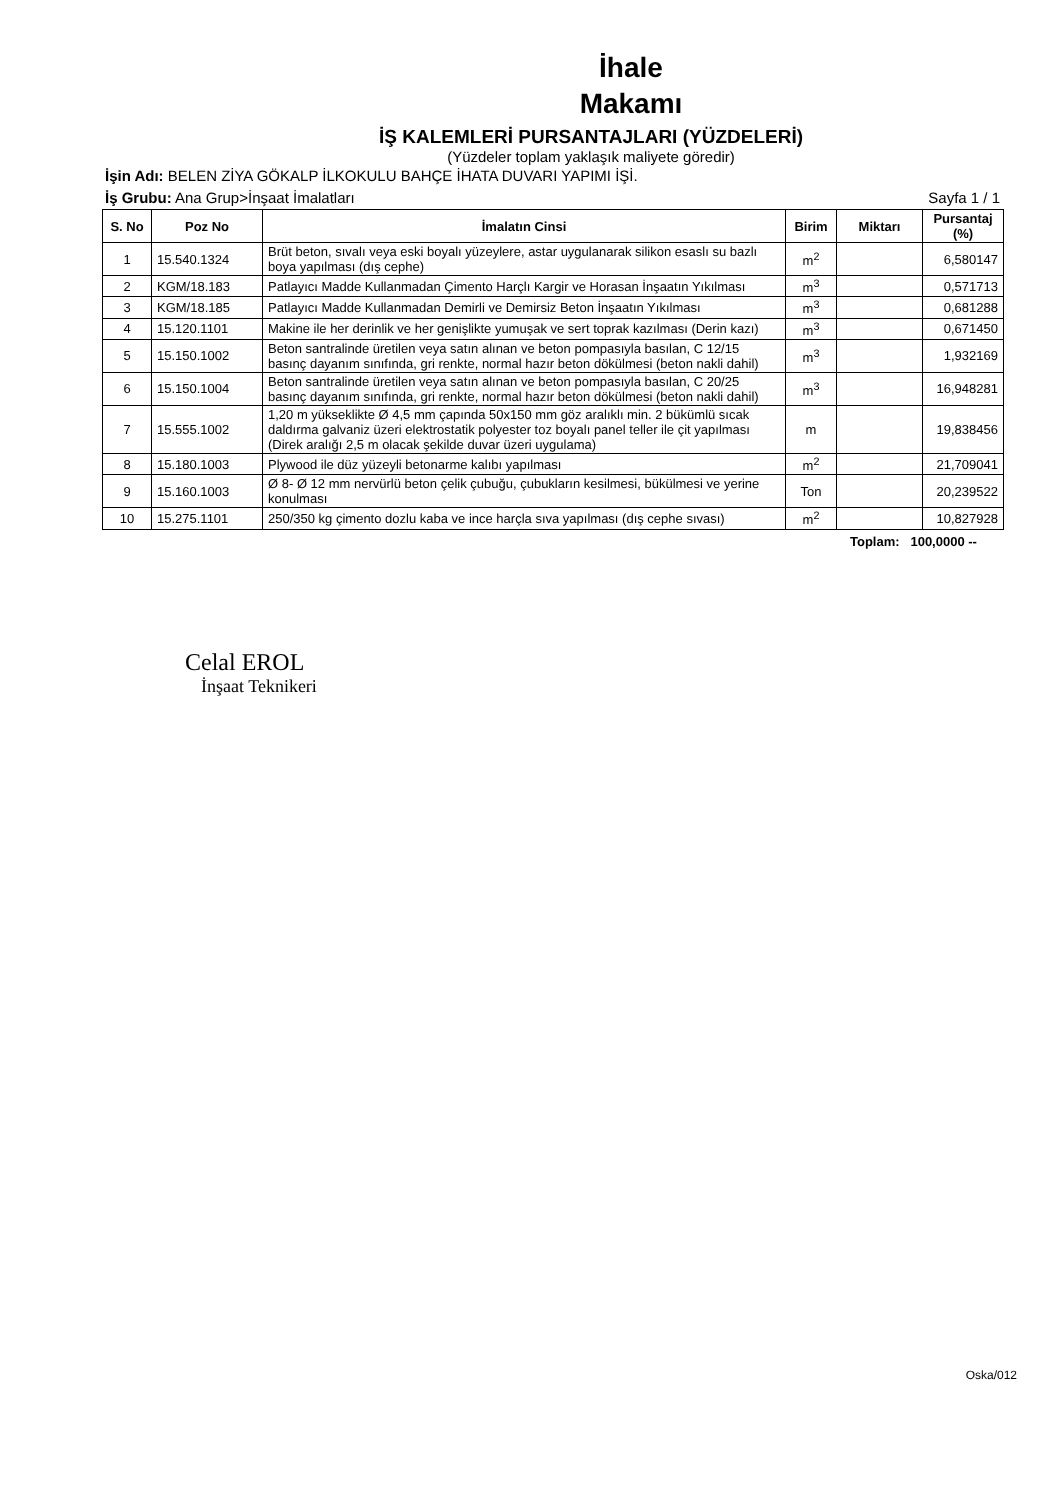İhale
Makamı
İŞ KALEMLERİ PURSANTAJLARI (YÜZDELERİ)
(Yüzdeler toplam yaklaşık maliyete göredir)
İşin Adı: BELEN ZİYA GÖKALP İLKOKULU BAHÇE İHATA DUVARI YAPIMI İŞİ.
İş Grubu: Ana Grup>İnşaat İmalatları Sayfa 1 / 1
| S. No | Poz No | İmalatın Cinsi | Birim | Miktarı | Pursantaj (%) |
| --- | --- | --- | --- | --- | --- |
| 1 | 15.540.1324 | Brüt beton, sıvalı veya eski boyalı yüzeylere, astar uygulanarak silikon esaslı su bazlı boya yapılması (dış cephe) | m<sup>2</sup> | | 6,580147 |
| 2 | KGM/18.183 | Patlayıcı Madde Kullanmadan Çimento Harçlı Kargir ve Horasan İnşaatın Yıkılması | m<sup>3</sup> | | 0,571713 |
| 3 | KGM/18.185 | Patlayıcı Madde Kullanmadan Demirli ve Demirsiz Beton İnşaatın Yıkılması | m<sup>3</sup> | | 0,681288 |
| 4 | 15.120.1101 | Makine ile her derinlik ve her genişlikte yumuşak ve sert toprak kazılması (Derin kazı) | m<sup>3</sup> | | 0,671450 |
| 5 | 15.150.1002 | Beton santralinde üretilen veya satın alınan ve beton pompasıyla basılan, C 12/15 basınç dayanım sınıfında, gri renkte, normal hazır beton dökülmesi (beton nakli dahil) | m<sup>3</sup> | | 1,932169 |
| 6 | 15.150.1004 | Beton santralinde üretilen veya satın alınan ve beton pompasıyla basılan, C 20/25 basınç dayanım sınıfında, gri renkte, normal hazır beton dökülmesi (beton nakli dahil) | m<sup>3</sup> | | 16,948281 |
| 7 | 15.555.1002 | 1,20 m yükseklikte Ø 4,5 mm çapında 50x150 mm göz aralıklı min. 2 bükümlü sıcak daldırma galvaniz üzeri elektrostatik polyester toz boyalı panel teller ile çit yapılması (Direk aralığı 2,5 m olacak şekilde duvar üzeri uygulama) | m | | 19,838456 |
| 8 | 15.180.1003 | Plywood ile düz yüzeyli betonarme kalıbı yapılması | m<sup>2</sup> | | 21,709041 |
| 9 | 15.160.1003 | Ø 8- Ø 12 mm nervürlü beton çelik çubuğu, çubukların kesilmesi, bükülmesi ve yerine konulması | Ton | | 20,239522 |
| 10 | 15.275.1101 | 250/350 kg çimento dozlu kaba ve ince harçla sıva yapılması (dış cephe sıvası) | m<sup>2</sup> | | 10,827928 |
Toplam: 100,0000 --
Celal EROL
İnşaat Teknikeri
Oska/012